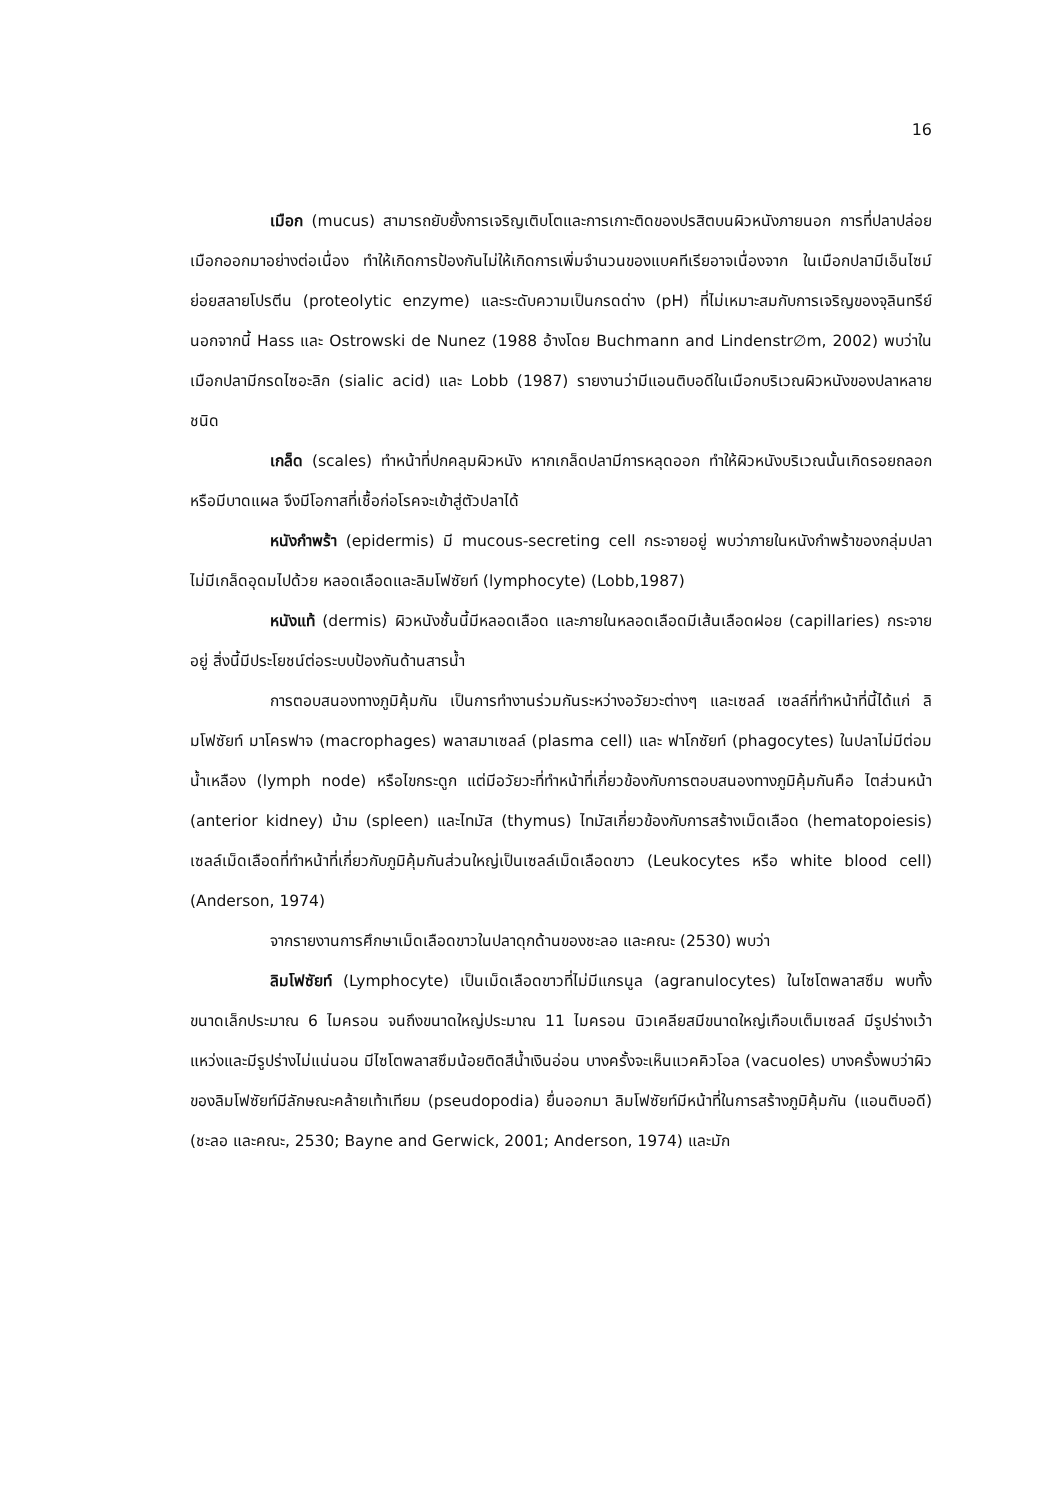16
เมือก (mucus) สามารถยับยั้งการเจริญเติบโตและการเกาะติดของปรสิตบนผิวหนังภายนอก การที่ปลาปล่อยเมือกออกมาอย่างต่อเนื่อง ทำให้เกิดการป้องกันไม่ให้เกิดการเพิ่มจำนวนของแบคทีเรียอาจเนื่องจาก ในเมือกปลามีเอ็นไซม์ย่อยสลายโปรตีน (proteolytic enzyme) และระดับความเป็นกรดด่าง (pH) ที่ไม่เหมาะสมกับการเจริญของจุลินทรีย์ นอกจากนี้ Hass และ Ostrowski de Nunez (1988 อ้างโดย Buchmann and Lindenstr∅m, 2002) พบว่าในเมือกปลามีกรดไซอะลิก (sialic acid) และ Lobb (1987) รายงานว่ามีแอนติบอดีในเมือกบริเวณผิวหนังของปลาหลายชนิด
เกล็ด (scales) ทำหน้าที่ปกคลุมผิวหนัง หากเกล็ดปลามีการหลุดออก ทำให้ผิวหนังบริเวณนั้นเกิดรอยถลอกหรือมีบาดแผล จึงมีโอกาสที่เชื้อก่อโรคจะเข้าสู่ตัวปลาได้
หนังกำพร้า (epidermis) มี mucous-secreting cell กระจายอยู่ พบว่าภายในหนังกำพร้าของกลุ่มปลาไม่มีเกล็ดอุดมไปด้วย หลอดเลือดและลิมโฟซัยท์ (lymphocyte) (Lobb,1987)
หนังแท้ (dermis) ผิวหนังชั้นนี้มีหลอดเลือด และภายในหลอดเลือดมีเส้นเลือดฝอย (capillaries) กระจายอยู่ สิ่งนี้มีประโยชน์ต่อระบบป้องกันด้านสารน้ำ
การตอบสนองทางภูมิคุ้มกัน เป็นการทำงานร่วมกันระหว่างอวัยวะต่างๆ และเซลล์ เซลล์ที่ทำหน้าที่นี้ได้แก่ ลิมโฟซัยท์ มาโครฟาจ (macrophages) พลาสมาเซลล์ (plasma cell) และ ฟาโกซัยท์ (phagocytes) ในปลาไม่มีต่อมน้ำเหลือง (lymph node) หรือไขกระดูก แต่มีอวัยวะที่ทำหน้าที่เกี่ยวข้องกับการตอบสนองทางภูมิคุ้มกันคือ ไตส่วนหน้า (anterior kidney) ม้าม (spleen) และไทมัส (thymus) ไทมัสเกี่ยวข้องกับการสร้างเม็ดเลือด (hematopoiesis) เซลล์เม็ดเลือดที่ทำหน้าที่เกี่ยวกับภูมิคุ้มกันส่วนใหญ่เป็นเซลล์เม็ดเลือดขาว (Leukocytes หรือ white blood cell) (Anderson, 1974)
จากรายงานการศึกษาเม็ดเลือดขาวในปลาดุกด้านของชะลอ และคณะ (2530) พบว่า
ลิมโฟซัยท์ (Lymphocyte) เป็นเม็ดเลือดขาวที่ไม่มีแกรนูล (agranulocytes) ในไซโตพลาสซึม พบทั้งขนาดเล็กประมาณ 6 ไมครอน จนถึงขนาดใหญ่ประมาณ 11 ไมครอน นิวเคลียสมีขนาดใหญ่เกือบเต็มเซลล์ มีรูปร่างเว้าแหว่งและมีรูปร่างไม่แน่นอน มีไซโตพลาสซึมน้อยติดสีน้ำเงินอ่อน บางครั้งจะเห็นแวคคิวโอล (vacuoles) บางครั้งพบว่าผิวของลิมโฟซัยท์มีลักษณะคล้ายเท้าเทียม (pseudopodia) ยื่นออกมา ลิมโฟซัยท์มีหน้าที่ในการสร้างภูมิคุ้มกัน (แอนติบอดี) (ชะลอ และคณะ, 2530; Bayne and Gerwick, 2001; Anderson, 1974) และมัก